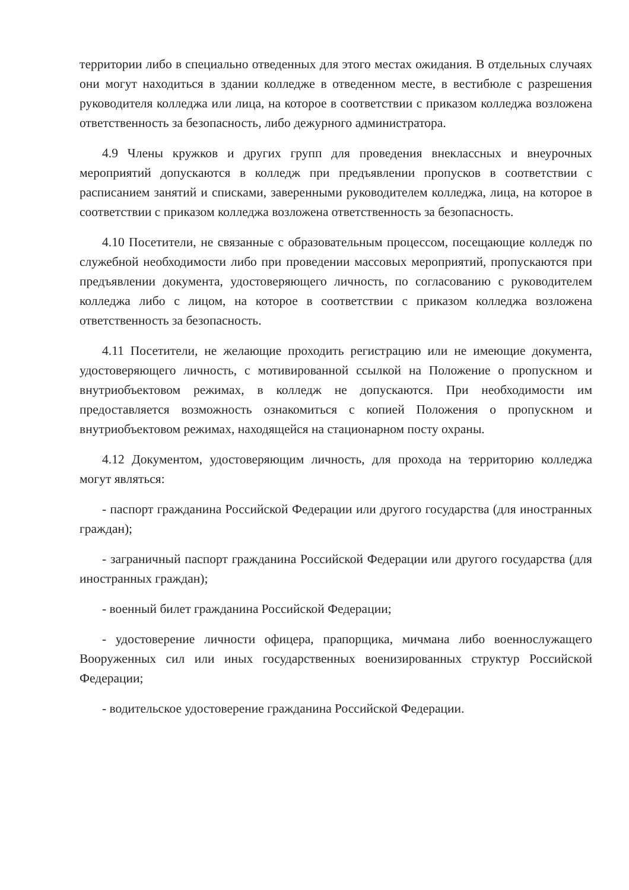территории либо в специально отведенных для этого местах ожидания. В отдельных случаях они могут находиться в здании колледже в отведенном месте, в вестибюле с разрешения руководителя колледжа или лица, на которое в соответствии с приказом колледжа возложена ответственность за безопасность, либо дежурного администратора.
4.9 Члены кружков и других групп для проведения внеклассных и внеурочных мероприятий допускаются в колледж при предъявлении пропусков в соответствии с расписанием занятий и списками, заверенными руководителем колледжа, лица, на которое в соответствии с приказом колледжа возложена ответственность за безопасность.
4.10 Посетители, не связанные с образовательным процессом, посещающие колледж по служебной необходимости либо при проведении массовых мероприятий, пропускаются при предъявлении документа, удостоверяющего личность, по согласованию с руководителем колледжа либо с лицом, на которое в соответствии с приказом колледжа возложена ответственность за безопасность.
4.11 Посетители, не желающие проходить регистрацию или не имеющие документа, удостоверяющего личность, с мотивированной ссылкой на Положение о пропускном и внутриобъектовом режимах, в колледж не допускаются. При необходимости им предоставляется возможность ознакомиться с копией Положения о пропускном и внутриобъектовом режимах, находящейся на стационарном посту охраны.
4.12 Документом, удостоверяющим личность, для прохода на территорию колледжа могут являться:
- паспорт гражданина Российской Федерации или другого государства (для иностранных граждан);
- заграничный паспорт гражданина Российской Федерации или другого государства (для иностранных граждан);
- военный билет гражданина Российской Федерации;
- удостоверение личности офицера, прапорщика, мичмана либо военнослужащего Вооруженных сил или иных государственных военизированных структур Российской Федерации;
- водительское удостоверение гражданина Российской Федерации.